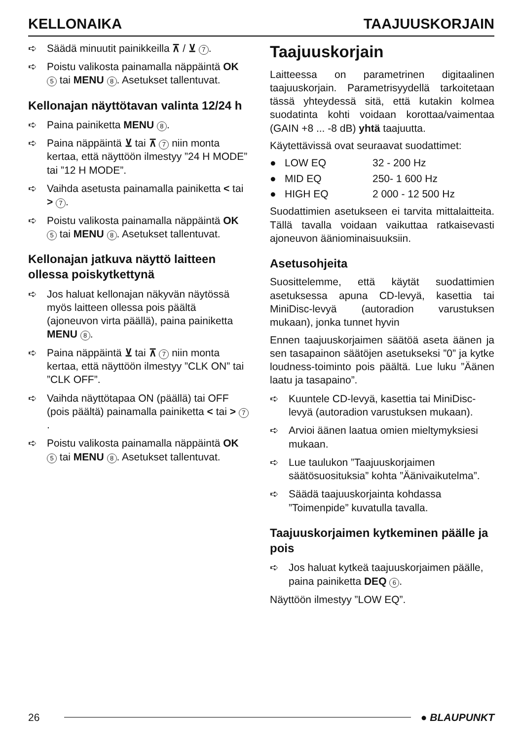KELLONAIKA TAAJUUSKORJAIN
➪ Säädä minuutit painikkeilla ⊼ / ⊻ 7.
➪ Poistu valikosta painamalla näppäintä OK 5 tai MENU 8. Asetukset tallentuvat.
Kellonajan näyttötavan valinta 12/24 h
➪ Paina painiketta MENU 8.
➪ Paina näppäintä ⊻ tai ⊼ 7 niin monta kertaa, että näyttöön ilmestyy ”24 H MODE” tai ”12 H MODE”.
➪ Vaihda asetusta painamalla painiketta < tai > 7.
➪ Poistu valikosta painamalla näppäintä OK 5 tai MENU 8. Asetukset tallentuvat.
Kellonajan jatkuva näyttö laitteen ollessa poiskytkettynä
➪ Jos haluat kellonajan näkyvän näytössä myös laitteen ollessa pois päältä (ajoneuvon virta päällä), paina painiketta MENU 8.
➪ Paina näppäintä ⊻ tai ⊼ 7 niin monta kertaa, että näyttöön ilmestyy ”CLK ON” tai ”CLK OFF”.
➪ Vaihda näyttötapaa ON (päällä) tai OFF (pois päältä) painamalla painiketta < tai > 7.
➪ Poistu valikosta painamalla näppäintä OK 5 tai MENU 8. Asetukset tallentuvat.
Taajuuskorjain
Laitteessa on parametrinen digitaalinen taajuuskorjain. Parametrisyydellä tarkoitetaan tässä yhteydessä sitä, että kutakin kolmea suodatinta kohti voidaan korottaa/vaimentaa (GAIN +8 ... -8 dB) yhtä taajuutta.
Käytettävissä ovat seuraavat suodattimet:
● LOW EQ 32 - 200 Hz
● MID EQ 250- 1 600 Hz
● HIGH EQ 2 000 - 12 500 Hz
Suodattimien asetukseen ei tarvita mittalaitteita. Tällä tavalla voidaan vaikuttaa ratkaisevasti ajoneuvon ääniominaisuuksiin.
Asetusohjeita
Suosittelemme, että käytät suodattimien asetuksessa apuna CD-levyä, kasettia tai MiniDisc-levyä (autoradion varustuksen mukaan), jonka tunnet hyvin
Ennen taajuuskorjaimen säätöä aseta äänen ja sen tasapainon säätöjen asetukseksi ”0” ja kytke loudness-toiminto pois päältä. Lue luku ”Äänen laatu ja tasapaino”.
➪ Kuuntele CD-levyä, kasettia tai MiniDisc-levyä (autoradion varustuksen mukaan).
➪ Arvioi äänen laatua omien mieltymyksiesi mukaan.
➪ Lue taulukon ”Taajuuskorjaimen säätösuosituksia” kohta ”Äänivaikutelma”.
➪ Säädä taajuuskorjainta kohdassa ”Toimenpide” kuvatulla tavalla.
Taajuuskorjaimen kytkeminen päälle ja pois
➪ Jos haluat kytkeä taajuuskorjaimen päälle, paina painiketta DEQ 6.
Näyttöön ilmestyy ”LOW EQ”.
26 ● BLAUPUNKT